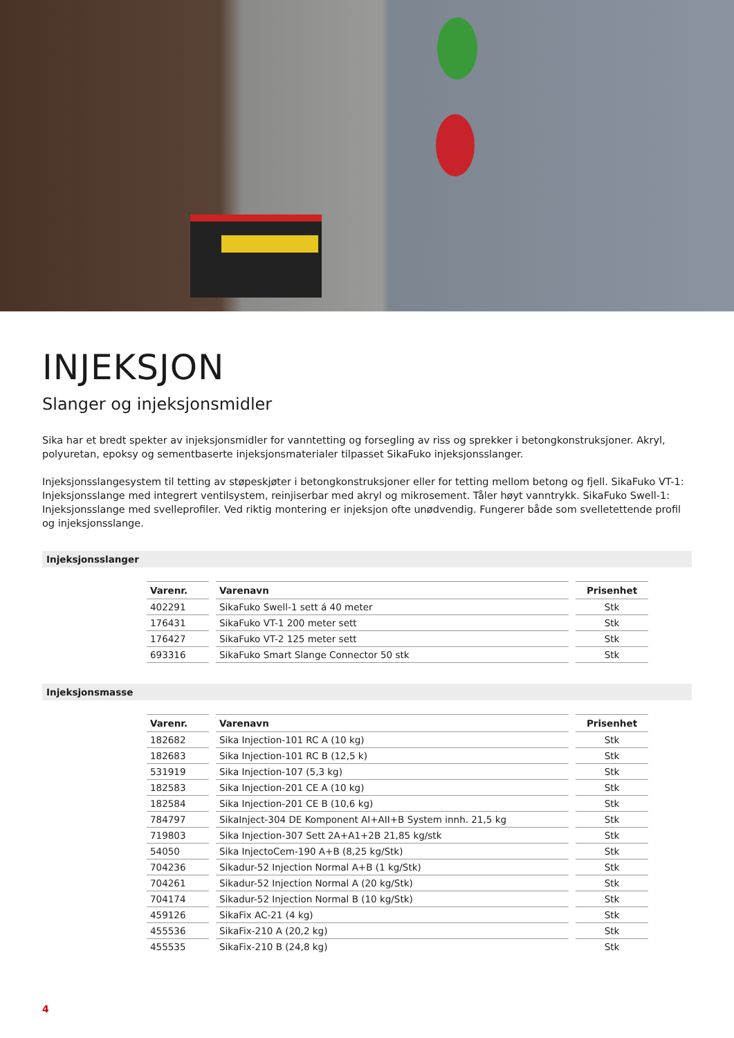INJEKSJON
Slanger og injeksjonsmidler
Sika har et bredt spekter av injeksjonsmidler for vanntetting og forsegling av riss og sprekker i betongkonstruksjoner. Akryl, polyuretan, epoksy og sementbaserte injeksjonsmaterialer tilpasset SikaFuko injeksjonsslanger.
Injeksjonsslangesystem til tetting av støpeskjøter i betongkonstruksjoner eller for tetting mellom betong og fjell. SikaFuko VT-1: Injeksjonsslange med integrert ventilsystem, reinjiserbar med akryl og mikrosement. Tåler høyt vanntrykk. SikaFuko Swell-1: Injeksjonsslange med svelleprofiler. Ved riktig montering er injeksjon ofte unødvendig. Fungerer både som svelletettende profil og injeksjonsslange.
Injeksjonsslanger
| Varenr. | Varenavn | Prisenhet |
| --- | --- | --- |
| 402291 | SikaFuko Swell-1 sett á 40 meter | Stk |
| 176431 | SikaFuko VT-1 200 meter sett | Stk |
| 176427 | SikaFuko VT-2 125 meter sett | Stk |
| 693316 | SikaFuko Smart Slange Connector 50 stk | Stk |
Injeksjonsmasse
| Varenr. | Varenavn | Prisenhet |
| --- | --- | --- |
| 182682 | Sika Injection-101 RC A (10 kg) | Stk |
| 182683 | Sika Injection-101 RC B (12,5 k) | Stk |
| 531919 | Sika Injection-107 (5,3 kg) | Stk |
| 182583 | Sika Injection-201 CE A (10 kg) | Stk |
| 182584 | Sika Injection-201 CE B (10,6 kg) | Stk |
| 784797 | SikaInject-304 DE Komponent AI+AII+B System innh. 21,5 kg | Stk |
| 719803 | Sika Injection-307 Sett 2A+A1+2B 21,85 kg/stk | Stk |
| 54050 | Sika InjectoCem-190 A+B (8,25 kg/Stk) | Stk |
| 704236 | Sikadur-52 Injection Normal A+B (1 kg/Stk) | Stk |
| 704261 | Sikadur-52 Injection Normal A (20 kg/Stk) | Stk |
| 704174 | Sikadur-52 Injection Normal B (10 kg/Stk) | Stk |
| 459126 | SikaFix AC-21 (4 kg) | Stk |
| 455536 | SikaFix-210 A (20,2 kg) | Stk |
| 455535 | SikaFix-210 B (24,8 kg) | Stk |
4